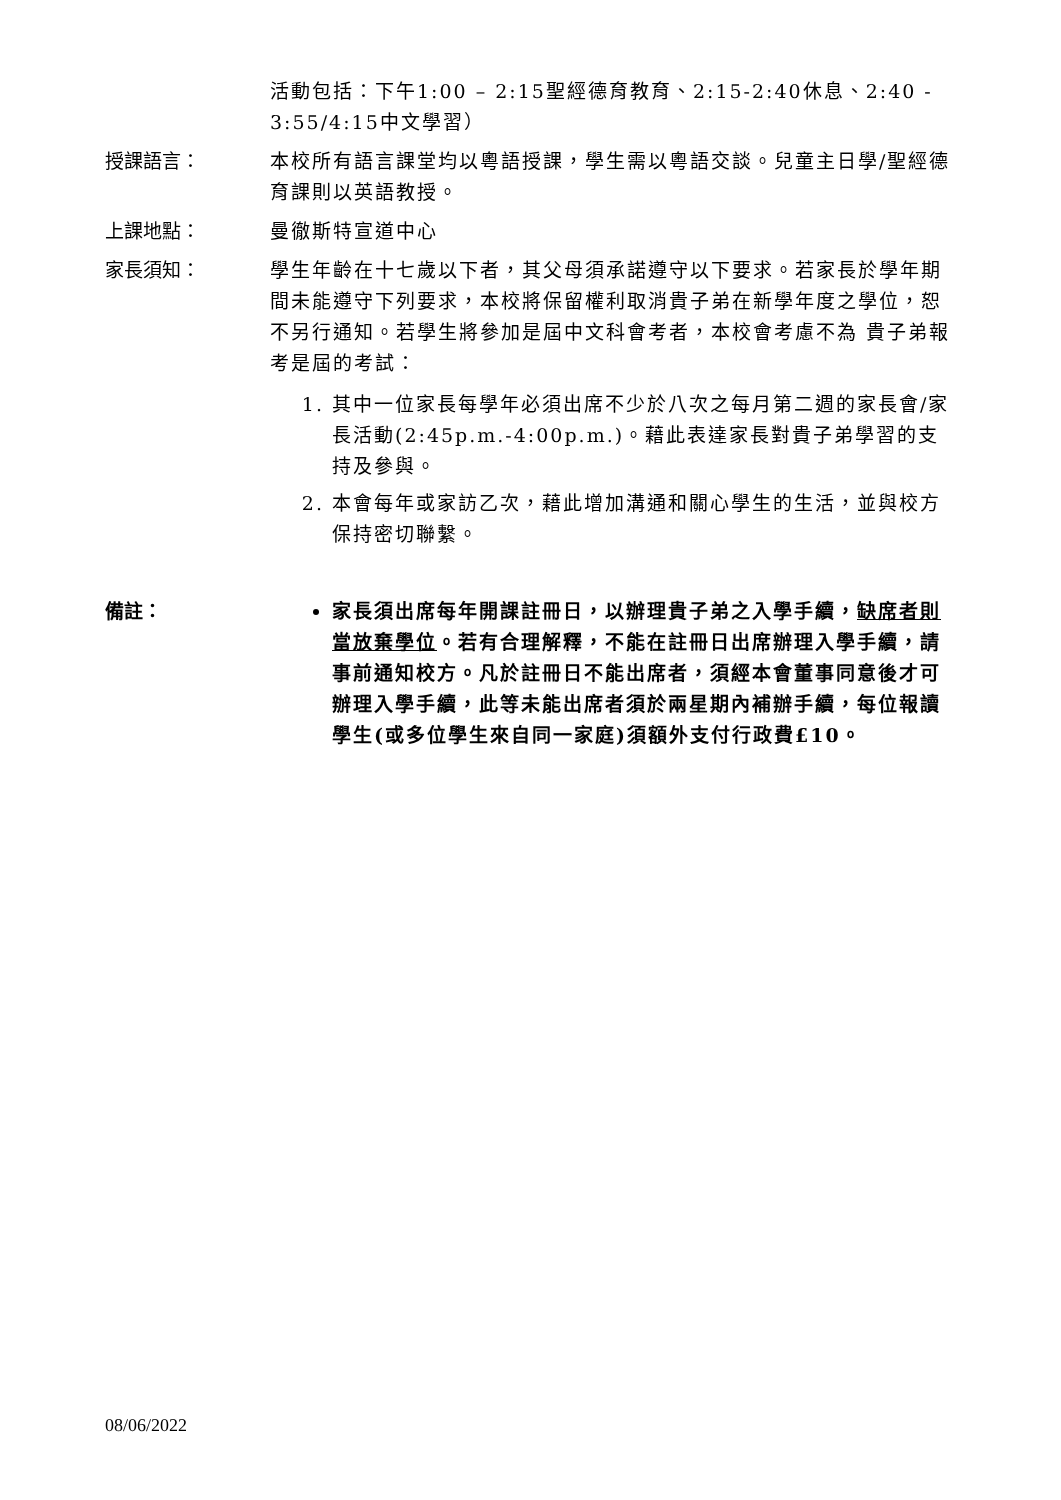活動包括：下午1:00 – 2:15聖經德育教育、2:15-2:40休息、2:40 - 3:55/4:15中文學習）
授課語言：
本校所有語言課堂均以粵語授課，學生需以粵語交談。兒童主日學/聖經德育課則以英語教授。
上課地點：
曼徹斯特宣道中心
家長須知：
學生年齡在十七歲以下者，其父母須承諾遵守以下要求。若家長於學年期間未能遵守下列要求，本校將保留權利取消貴子弟在新學年度之學位，恕不另行通知。若學生將參加是屆中文科會考者，本校會考慮不為 貴子弟報考是屆的考試：
1. 其中一位家長每學年必須出席不少於八次之每月第二週的家長會/家長活動(2:45p.m.-4:00p.m.)。藉此表達家長對貴子弟學習的支持及參與。
2. 本會每年或家訪乙次，藉此增加溝通和關心學生的生活，並與校方保持密切聯繫。
備註：
家長須出席每年開課註冊日，以辦理貴子弟之入學手續，缺席者則當放棄學位。若有合理解釋，不能在註冊日出席辦理入學手續，請事前通知校方。凡於註冊日不能出席者，須經本會董事同意後才可辦理入學手續，此等未能出席者須於兩星期內補辦手續，每位報讀學生(或多位學生來自同一家庭)須額外支付行政費£10。
08/06/2022